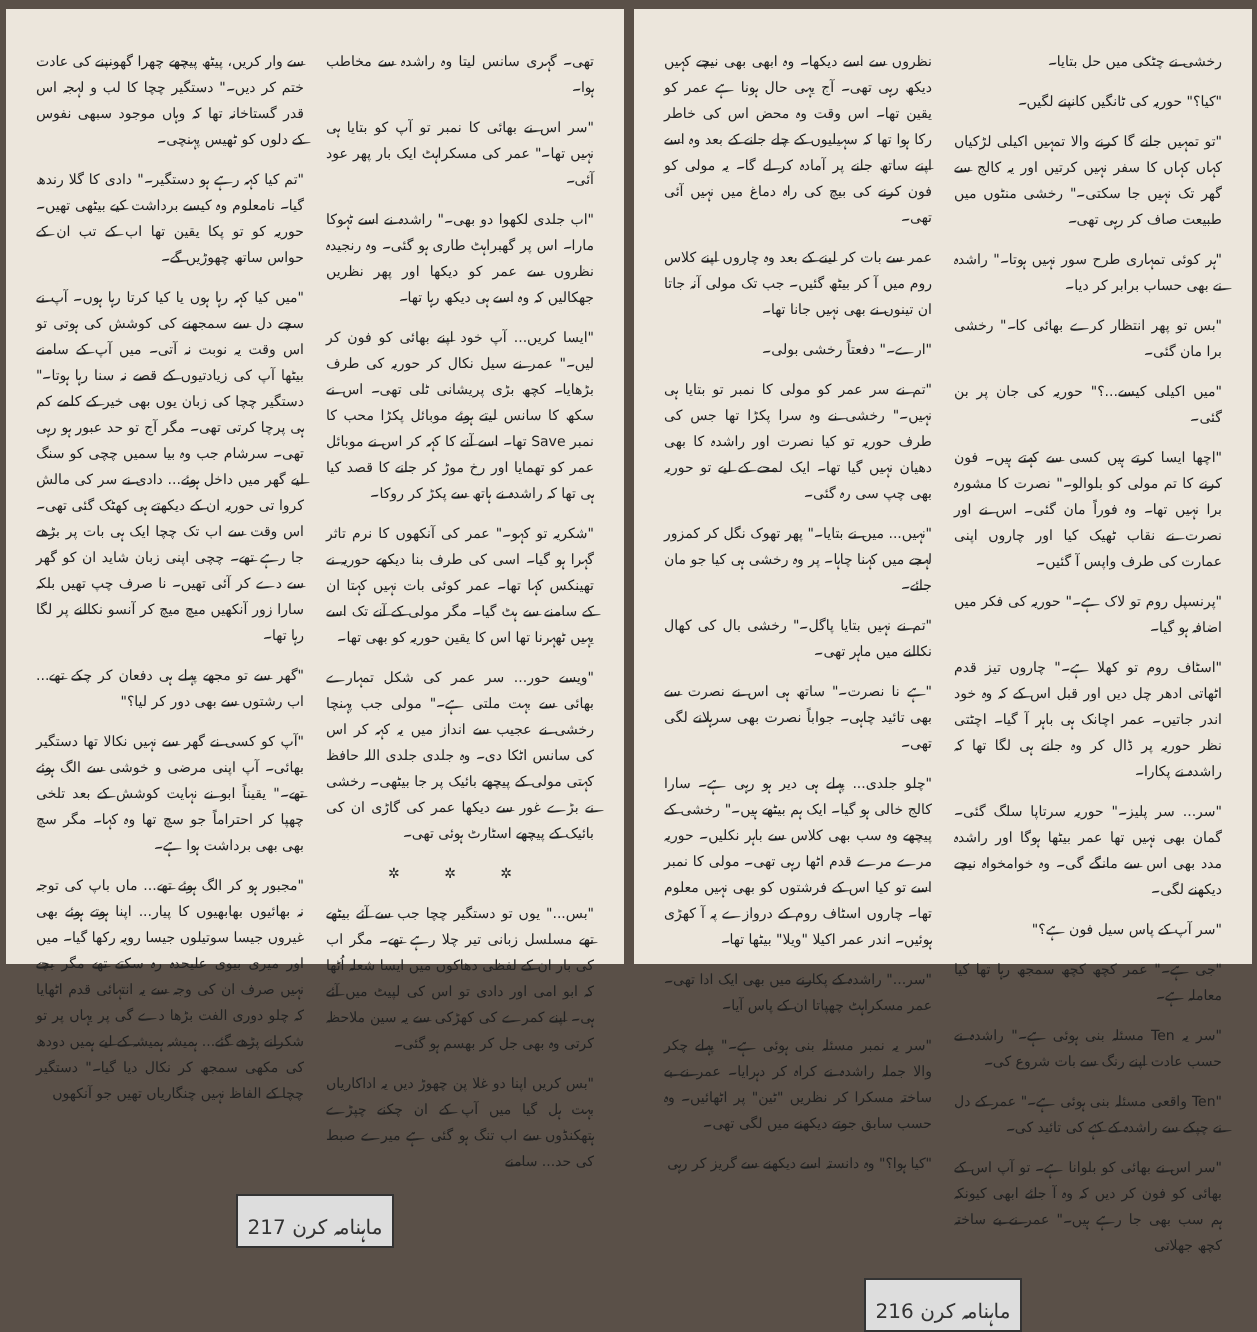رخشی نے چٹکی میں حل بتایا۔
"کیا؟" حوریہ کی ٹانگیں کانپنے لگیں۔
"تو تمہیں جانے گا کرنے والا تمہیں اکیلی لڑکیاں کہاں کہاں کا سفر نہیں کرتیں اور یہ کالج سے گھر تک نہیں جا سکتی۔" رخشی منٹوں میں طبیعت صاف کر رہی تھی۔
"ہر کوئی تمہاری طرح سور نہیں ہوتا۔" راشدہ نے بھی حساب برابر کر دیا۔
"بس تو پھر انتظار کرے بھائی کا۔" رخشی برا مان گئی۔
"میں اکیلی کیسے...؟" حوریہ کی جان پر بن گئی۔
"اچھا ایسا کرتے ہیں کسی سے کہتے ہیں۔ فون کرنے کا تم مولی کو بلوالو۔" نصرت کا مشورہ برا نہیں تھا۔ وہ فوراً مان گئی۔ اس نے اور نصرت نے نقاب ٹھیک کیا اور چاروں اپنی عمارت کی طرف واپس آ گئیں۔
"پرنسپل روم تو لاک ہے۔" حوریہ کی فکر میں اضافہ ہو گیا۔
"اسٹاف روم تو کھلا ہے۔" چاروں تیز قدم اٹھاتی ادھر چل دیں اور قبل اس کے کہ وہ خود اندر جاتیں۔ عمر اچانک ہی باہر آ گیا۔ اچٹتی نظر حوریہ پر ڈال کر وہ جانے ہی لگا تھا کہ راشدہ نے پکارا۔
"سر... سر پلیز۔" حوریہ سرتاپا سلگ گئی۔ گمان بھی نہیں تھا عمر بیٹھا ہوگا اور راشدہ مدد بھی اس سے مانگے گی۔ وہ خوامخواہ نیچے دیکھنے لگی۔
"سر آپ کے پاس سیل فون ہے؟"
"جی ہے۔" عمر کچھ کچھ سمجھ رہا تھا کیا معاملہ ہے۔
"سر یہ Ten مسئلہ بنی ہوئی ہے۔" راشدہ نے حسب عادت اپنے رنگ سے بات شروع کی۔
"Ten واقعی مسئلہ بنی ہوئی ہے۔" عمر کے دل نے چپکے سے راشدہ کے کہے کی تائید کی۔
"سر اس نے بھائی کو بلوانا ہے۔ تو آپ اس کے بھائی کو فون کر دیں کہ وہ آ جائے ابھی کیونکہ ہم سب بھی جا رہے ہیں۔" عمر نے بے ساختہ کچھ جھلاتی
نظروں سے اسے دیکھا۔ وہ ابھی بھی نیچے کہیں دیکھ رہی تھی۔ آج یہی حال ہونا ہے عمر کو یقین تھا۔ اس وقت وہ محض اس کی خاطر رکا ہوا تھا کہ سہیلیوں کے چلے جانے کے بعد وہ اسے اپنے ساتھ جانے پر آمادہ کر لے گا۔ یہ مولی کو فون کرنے کی بیچ کی راہ دماغ میں نہیں آئی تھی۔
عمر سے بات کر لینے کے بعد وہ چاروں اپنے کلاس روم میں آ کر بیٹھ گئیں۔ جب تک مولی آنہ جاتا ان تینوں نے بھی نہیں جانا تھا۔
"ارے۔" دفعتاً رخشی بولی۔
"تم نے سر عمر کو مولی کا نمبر تو بتایا ہی نہیں۔" رخشی نے وہ سرا پکڑا تھا جس کی طرف حوریہ تو کیا نصرت اور راشدہ کا بھی دھیان نہیں گیا تھا۔ ایک لمحے کے لیے تو حوریہ بھی چپ سی رہ گئی۔
"نہیں... میں نے بتایا۔" پھر تھوک نگل کر کمزور لہجے میں کہنا چاہا۔ پر وہ رخشی ہی کیا جو مان جائے۔
"تم نے نہیں بتایا پاگل۔" رخشی بال کی کھال نکالنے میں ماہر تھی۔
"ہے نا نصرت۔" ساتھ ہی اس نے نصرت سے بھی تائید چاہی۔ جواباً نصرت بھی سرہلانے لگی تھی۔
"چلو جلدی... پہلے ہی دیر ہو رہی ہے۔ سارا کالج خالی ہو گیا۔ ایک ہم بیٹھے ہیں۔" رخشی کے پیچھے وہ سب بھی کلاس سے باہر نکلیں۔ حوریہ مرے مرے قدم اٹھا رہی تھی۔ مولی کا نمبر اسے تو کیا اس کے فرشتوں کو بھی نہیں معلوم تھا۔ چاروں اسٹاف روم کے دروازے پہ آ کھڑی ہوئیں۔ اندر عمر اکیلا "ویلا" بیٹھا تھا۔
"سر..." راشدہ کے پکارنے میں بھی ایک ادا تھی۔ عمر مسکراہٹ چھپاتا ان کے پاس آیا۔
"سر یہ نمبر مسئلہ بنی ہوئی ہے۔" پہلے چکر والا جملہ راشدہ نے کراہ کر دہرایا۔ عمر نے بے ساختہ مسکرا کر نظریں "ٹین" پر اٹھائیں۔ وہ حسب سابق جوتے دیکھنے میں لگی تھی۔
"کیا ہوا؟" وہ دانستہ اسے دیکھنے سے گریز کر رہی
ماہنامہ کرن 216
تھی۔ گہری سانس لیتا وہ راشدہ سے مخاطب ہوا۔
"سر اس نے بھائی کا نمبر تو آپ کو بتایا ہی نہیں تھا۔" عمر کی مسکراہٹ ایک بار پھر عود آئی۔
"اب جلدی لکھوا دو بھی۔" راشدہ نے اسے ٹہوکا مارا۔ اس پر گھبراہٹ طاری ہو گئی۔ وہ رنجیدہ نظروں سے عمر کو دیکھا اور پھر نظریں جھکالیں کہ وہ اسے ہی دیکھ رہا تھا۔
"ایسا کریں... آپ خود اپنے بھائی کو فون کر لیں۔" عمر نے سیل نکال کر حوریہ کی طرف بڑھایا۔ کچھ بڑی پریشانی ٹلی تھی۔ اس نے سکھ کا سانس لیتے ہوئے موبائل پکڑا محب کا نمبر Save تھا۔ اسے آنے کا کہہ کر اس نے موبائل عمر کو تھمایا اور رخ موڑ کر جانے کا قصد کیا ہی تھا کہ راشدہ نے ہاتھ سے پکڑ کر روکا۔
"شکریہ تو کہو۔" عمر کی آنکھوں کا نرم تاثر گہرا ہو گیا۔ اسی کی طرف بنا دیکھے حوریہ نے تھینکس کہا تھا۔ عمر کوئی بات نہیں کہتا ان کے سامنے سے ہٹ گیا۔ مگر مولی کے آنے تک اسے یہیں ٹھہرنا تھا اس کا یقین حوریہ کو بھی تھا۔
"ویسے حور... سر عمر کی شکل تمہارے بھائی سے بہت ملتی ہے۔" مولی جب پہنچا رخشی نے عجیب سے انداز میں یہ کہہ کر اس کی سانس اٹکا دی۔ وہ جلدی جلدی اللہ حافظ کہتی مولی کے پیچھے بائیک پر جا بیٹھی۔ رخشی نے بڑے غور سے دیکھا عمر کی گاڑی ان کی بائیک کے پیچھے اسٹارٹ ہوئی تھی۔
✲ ✲ ✲
"بس..." یوں تو دستگیر چچا جب سے آئے بیٹھے تھے مسلسل زبانی تیر چلا رہے تھے۔ مگر اب کی بار ان کے لفظی دھاکوں میں ایسا شعلہ اُٹھا کہ ابو امی اور دادی تو اس کی لپیٹ میں آئے ہی۔ اپنے کمرے کی کھڑکی سے یہ سین ملاحظہ کرتی وہ بھی جل کر بھسم ہو گئی۔
"بس کریں اپنا دو غلا پن چھوڑ دیں یہ اداکاریاں بہت ہل گیا میں آپ کے ان چکنے چپڑے ہتھکنڈوں سے اب تنگ ہو گئی ہے میرے صبط کی حد... سامنے
سے وار کریں، پیٹھ پیچھے چھرا گھونپنے کی عادت ختم کر دیں۔" دستگیر چچا کا لب و لہجہ اس قدر گستاخانہ تھا کہ وہاں موجود سبھی نفوس کے دلوں کو ٹھیس پہنچی۔
"تم کیا کہہ رہے ہو دستگیر۔" دادی کا گلا رندھ گیا۔ نامعلوم وہ کیسے برداشت کیے بیٹھی تھیں۔ حوریہ کو تو پکا یقین تھا اب کے تب ان کے حواس ساتھ چھوڑیں گے۔
"میں کیا کہہ رہا ہوں یا کیا کرتا رہا ہوں۔ آپ نے سچے دل سے سمجھنے کی کوشش کی ہوتی تو اس وقت یہ نوبت نہ آتی۔ میں آپ کے سامنے بیٹھا آپ کی زیادتیوں کے قصے نہ سنا رہا ہوتا۔" دستگیر چچا کی زبان یوں بھی خیر کے کلمے کم ہی پرچا کرتی تھی۔ مگر آج تو حد عبور ہو رہی تھی۔ سرشام جب وہ بیا سمیں چچی کو سنگ لیے گھر میں داخل ہوئے... دادی نے سر کی مالش کروا تی حوریہ ان کے دیکھتے ہی کھٹک گئی تھی۔ اس وقت سے اب تک چچا ایک ہی بات پر بڑھے جا رہے تھے۔ چچی اپنی زبان شاید ان کو گھر سے دے کر آئی تھیں۔ نا صرف چپ تھیں بلکہ سارا زور آنکھیں میچ میچ کر آنسو نکالنے پر لگا رہا تھا۔
"گھر سے تو مجھے پہلے ہی دفعان کر چکے تھے... اب رشتوں سے بھی دور کر لیا؟"
"آپ کو کسی نے گھر سے نہیں نکالا تھا دستگیر بھائی۔ آپ اپنی مرضی و خوشی سے الگ ہوئے تھے۔" یقیناً ابو نے نہایت کوشش کے بعد تلخی چھپا کر احتراماً جو سچ تھا وہ کہا۔ مگر سچ بھی بھی برداشت ہوا ہے۔
"مجبور ہو کر الگ ہوئے تھے... ماں باپ کی توجہ نہ بھائیوں بھابھیوں کا پیار... اپنا ہوتے ہوئے بھی غیروں جیسا سوتیلوں جیسا رویہ رکھا گیا۔ میں اور میری بیوی علیحدہ رہ سکتے تھے مگر بچے نہیں صرف ان کی وجہ سے یہ انتہائی قدم اٹھایا کہ چلو دوری الفت بڑھا دے گی پر یہاں پر تو شکرانے پڑھے گئے... ہمیشہ ہمیشہ کے لیے ہمیں دودھ کی مکھی سمجھ کر نکال دیا گیا۔" دستگیر چچا کے الفاظ نہیں چنگاریاں تھیں جو آنکھوں
ماہنامہ کرن 217